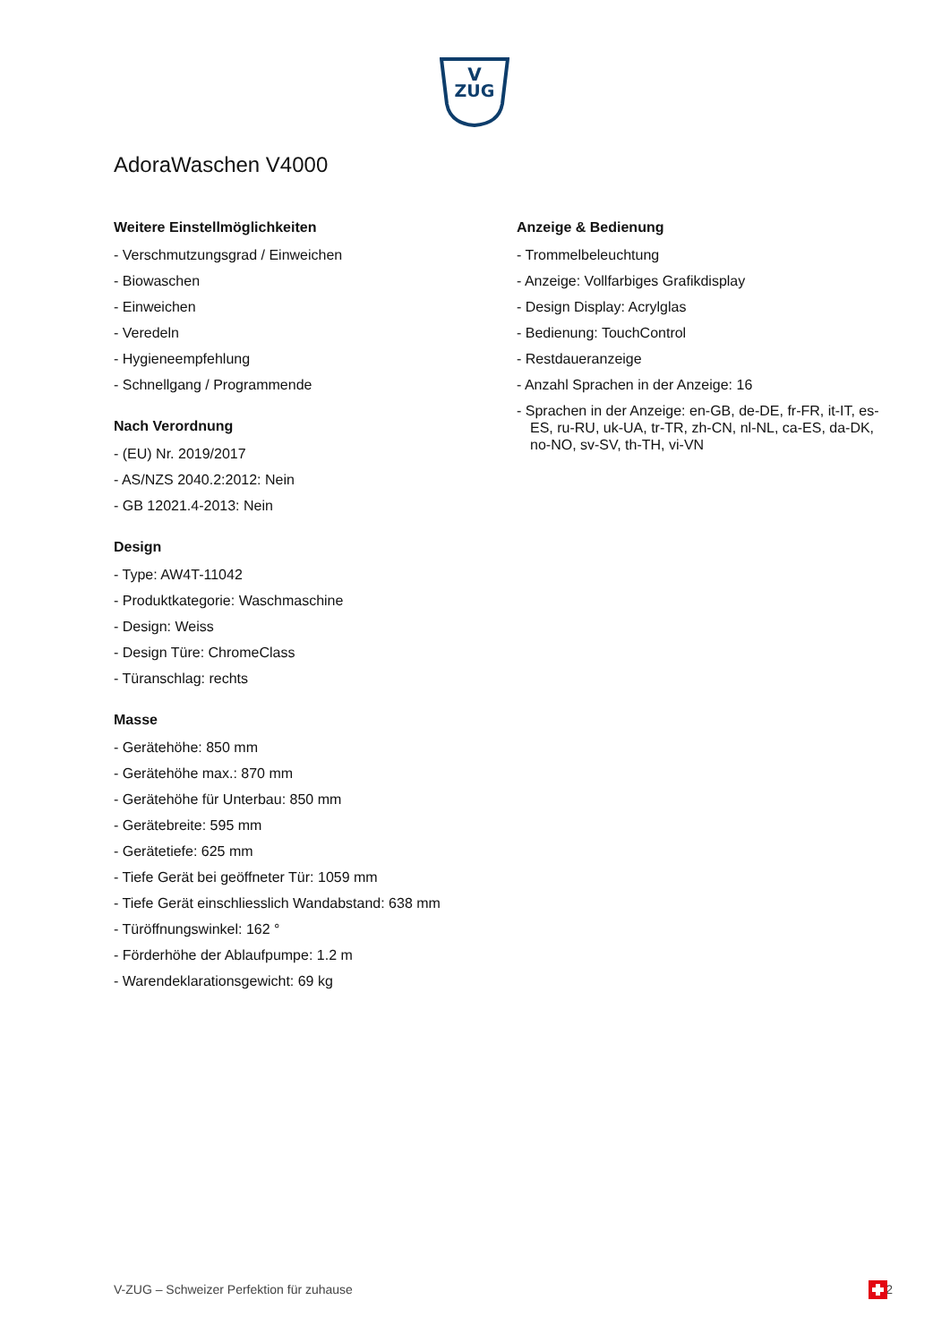V
ZUG
AdoraWaschen V4000
Weitere Einstellmöglichkeiten
- Verschmutzungsgrad / Einweichen
- Biowaschen
- Einweichen
- Veredeln
- Hygieneempfehlung
- Schnellgang / Programmende
Nach Verordnung
- (EU) Nr. 2019/2017
- AS/NZS 2040.2:2012: Nein
- GB 12021.4-2013: Nein
Design
- Type: AW4T-11042
- Produktkategorie: Waschmaschine
- Design: Weiss
- Design Türe: ChromeClass
- Türanschlag: rechts
Masse
- Gerätehöhe: 850 mm
- Gerätehöhe max.: 870 mm
- Gerätehöhe für Unterbau: 850 mm
- Gerätebreite: 595 mm
- Gerätetiefe: 625 mm
- Tiefe Gerät bei geöffneter Tür: 1059 mm
- Tiefe Gerät einschliesslich Wandabstand: 638 mm
- Türöffnungswinkel: 162 °
- Förderhöhe der Ablaufpumpe: 1.2 m
- Warendeklarationsgewicht: 69 kg
Anzeige & Bedienung
- Trommelbeleuchtung
- Anzeige: Vollfarbiges Grafikdisplay
- Design Display: Acrylglas
- Bedienung: TouchControl
- Restdaueranzeige
- Anzahl Sprachen in der Anzeige: 16
- Sprachen in der Anzeige: en-GB, de-DE, fr-FR, it-IT, es-ES, ru-RU, uk-UA, tr-TR, zh-CN, nl-NL, ca-ES, da-DK, no-NO, sv-SV, th-TH, vi-VN
V-ZUG – Schweizer Perfektion für zuhause 2